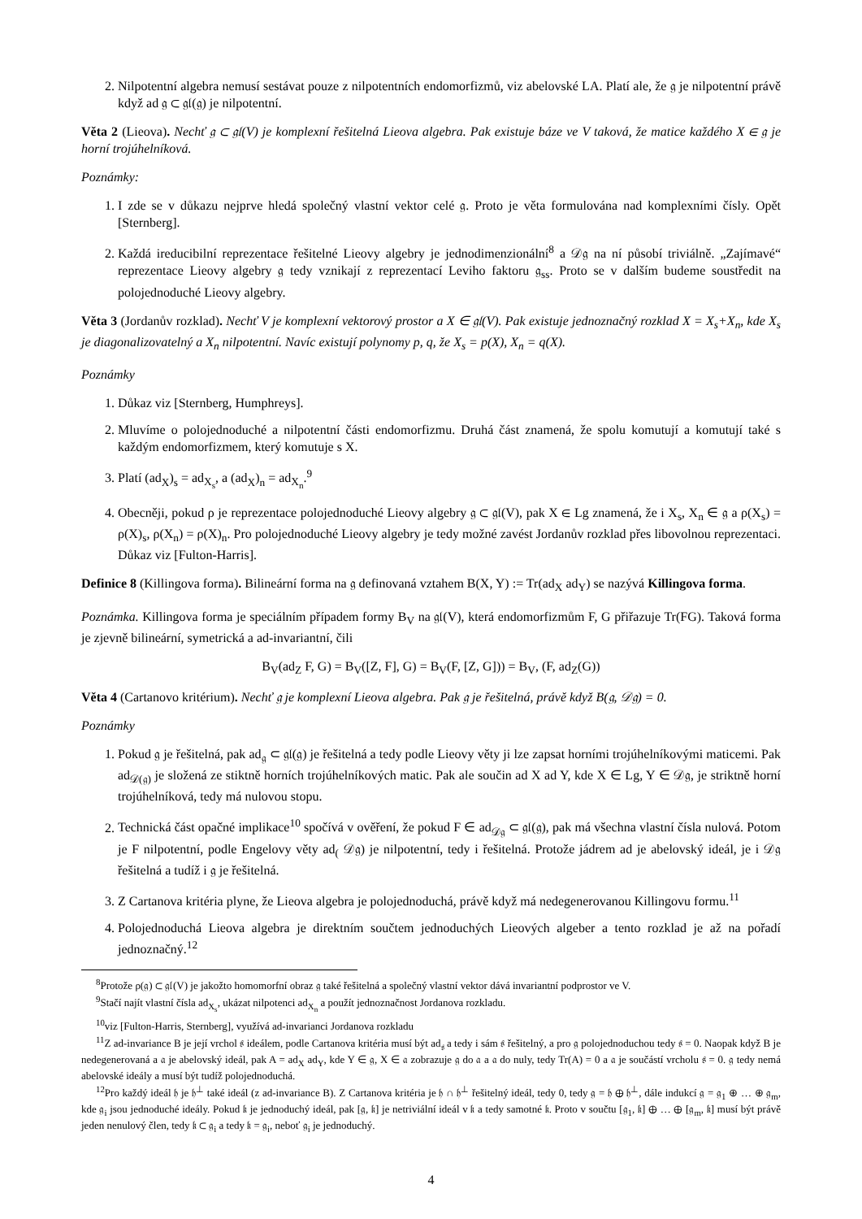2. Nilpotentní algebra nemusí sestávat pouze z nilpotentních endomorfizmů, viz abelovské LA. Platí ale, že 𝔤 je nilpotentní právě když ad 𝔤 ⊂ 𝔤𝔩(𝔤) je nilpotentní.
Věta 2 (Lieova). Nechť 𝔤 ⊂ 𝔤𝔩(V) je komplexní řešitelná Lieova algebra. Pak existuje báze ve V taková, že matice každého X ∈ 𝔤 je horní trojúhelníková.
Poznámky:
1. I zde se v důkazu nejprve hledá společný vlastní vektor celé 𝔤. Proto je věta formulována nad komplexními čísly. Opět [Sternberg].
2. Každá ireducibilní reprezentace řešitelné Lieovy algebry je jednodimenzionální<sup>8</sup> a 𝒟𝔤 na ní působí triviálně. „Zajímavé“ reprezentace Lieovy algebry 𝔤 tedy vznikají z reprezentací Leviho faktoru 𝔤<sub>ss</sub>. Proto se v dalším budeme soustředit na polojednoduché Lieovy algebry.
Věta 3 (Jordanův rozklad). Nechť V je komplexní vektorový prostor a X ∈ 𝔤𝔩(V). Pak existuje jednoznačný rozklad X = X<sub>s</sub>+X<sub>n</sub>, kde X<sub>s</sub> je diagonalizovatelný a X<sub>n</sub> nilpotentní. Navíc existují polynomy p, q, že X<sub>s</sub> = p(X), X<sub>n</sub> = q(X).
Poznámky
1. Důkaz viz [Sternberg, Humphreys].
2. Mluvíme o polojednoduché a nilpotentní části endomorfizmu. Druhá část znamená, že spolu komutují a komutují také s každým endomorfizmem, který komutuje s X.
3. Platí (ad<sub>X</sub>)<sub>s</sub> = ad<sub>X<sub>s</sub></sub>, a (ad<sub>X</sub>)<sub>n</sub> = ad<sub>X<sub>n</sub></sub>.<sup>9</sup>
4. Obecněji, pokud ρ je reprezentace polojednoduché Lieovy algebry 𝔤 ⊂ 𝔤𝔩(V), pak X ∈ Lg znamená, že i X<sub>s</sub>, X<sub>n</sub> ∈ 𝔤 a ρ(X<sub>s</sub>) = ρ(X)<sub>s</sub>, ρ(X<sub>n</sub>) = ρ(X)<sub>n</sub>. Pro polojednoduché Lieovy algebry je tedy možné zavést Jordanův rozklad přes libovolnou reprezentaci. Důkaz viz [Fulton-Harris].
Definice 8 (Killingova forma). Bilineární forma na 𝔤 definovaná vztahem B(X, Y) := Tr(ad<sub>X</sub> ad<sub>Y</sub>) se nazývá Killingova forma.
Poznámka. Killingova forma je speciálním případem formy B<sub>V</sub> na 𝔤𝔩(V), která endomorfizmům F, G přiřazuje Tr(FG). Taková forma je zjevně bilineární, symetrická a ad-invariantní, čili
B<sub>V</sub>(ad<sub>Z</sub> F, G) = B<sub>V</sub>([Z, F], G) = B<sub>V</sub>(F, [Z, G])) = B<sub>V</sub>, (F, ad<sub>Z</sub>(G))
Věta 4 (Cartanovo kritérium). Nechť 𝔤 je komplexní Lieova algebra. Pak 𝔤 je řešitelná, právě když B(𝔤, 𝒟𝔤) = 0.
Poznámky
1. Pokud 𝔤 je řešitelná, pak ad<sub>𝔤</sub> ⊂ 𝔤𝔩(𝔤) je řešitelná a tedy podle Lieovy věty ji lze zapsat horními trojúhelníkovými maticemi. Pak ad<sub>𝒟(𝔤)</sub> je složená ze stiktně horních trojúhelníkových matic. Pak ale součin ad X ad Y, kde X ∈ Lg, Y ∈ 𝒟𝔤, je striktně horní trojúhelníková, tedy má nulovou stopu.
2. Technická část opačné implikace<sup>10</sup> spočívá v ověření, že pokud F ∈ ad<sub>𝒟𝔤</sub> ⊂ 𝔤𝔩(𝔤), pak má všechna vlastní čísla nulová. Potom je F nilpotentní, podle Engelovy věty ad<sub>(</sub> 𝒟𝔤) je nilpotentní, tedy i řešitelná. Protože jádrem ad je abelovský ideál, je i 𝒟𝔤 řešitelná a tudíž i 𝔤 je řešitelná.
3. Z Cartanova kritéria plyne, že Lieova algebra je polojednoduchá, právě když má nedegenerovanou Killingovu formu.<sup>11</sup>
4. Polojednoduchá Lieova algebra je direktním součtem jednoduchých Lieových algeber a tento rozklad je až na pořadí jednoznačný.<sup>12</sup>
<sup>8</sup> Protože ρ(𝔤) ⊂ 𝔤𝔩(V) je jakožto homomorfní obraz 𝔤 také řešitelná a společný vlastní vektor dává invariantní podprostor ve V.
<sup>9</sup> Stačí najít vlastní čísla ad<sub>X<sub>s</sub></sub>, ukázat nilpotenci ad<sub>X<sub>n</sub></sub> a použít jednoznačnost Jordanova rozkladu.
<sup>10</sup> viz [Fulton-Harris, Sternberg], využívá ad-invarianci Jordanova rozkladu
<sup>11</sup> Z ad-invariance B je její vrchol 𝔰 ideálem, podle Cartanova kritéria musí být ad<sub>𝔰</sub> a tedy i sám 𝔰 řešitelný, a pro 𝔤 polojednoduchou tedy 𝔰 = 0. Naopak když B je nedegenerovaná a 𝔞 je abelovský ideál, pak A = ad<sub>X</sub> ad<sub>Y</sub>, kde Y ∈ 𝔤, X ∈ 𝔞 zobrazuje 𝔤 do 𝔞 a 𝔞 do nuly, tedy Tr(A) = 0 a 𝔞 je součástí vrcholu 𝔰 = 0. 𝔤 tedy nemá abelovské ideály a musí být tudíž polojednoduchá.
<sup>12</sup> Pro každý ideál 𝔥 je 𝔥<sup>⊥</sup> také ideál (z ad-invariance B). Z Cartanova kritéria je 𝔥 ∩ 𝔥<sup>⊥</sup> řešitelný ideál, tedy 0, tedy 𝔤 = 𝔥 ⊕ 𝔥<sup>⊥</sup>, dále indukcí 𝔤 = 𝔤<sub>1</sub> ⊕ … ⊕ 𝔤<sub>m</sub>, kde 𝔤<sub>i</sub> jsou jednoduché ideály. Pokud 𝔨 je jednoduchý ideál, pak [𝔤, 𝔨] je netriviální ideál v 𝔨 a tedy samotné 𝔨. Proto v součtu [𝔤<sub>1</sub>, 𝔨] ⊕ … ⊕ [𝔤<sub>m</sub>, 𝔨] musí být právě jeden nenulový člen, tedy 𝔨 ⊂ 𝔤<sub>i</sub> a tedy 𝔨 = 𝔤<sub>i</sub>, neboť 𝔤<sub>i</sub> je jednoduchý.
4